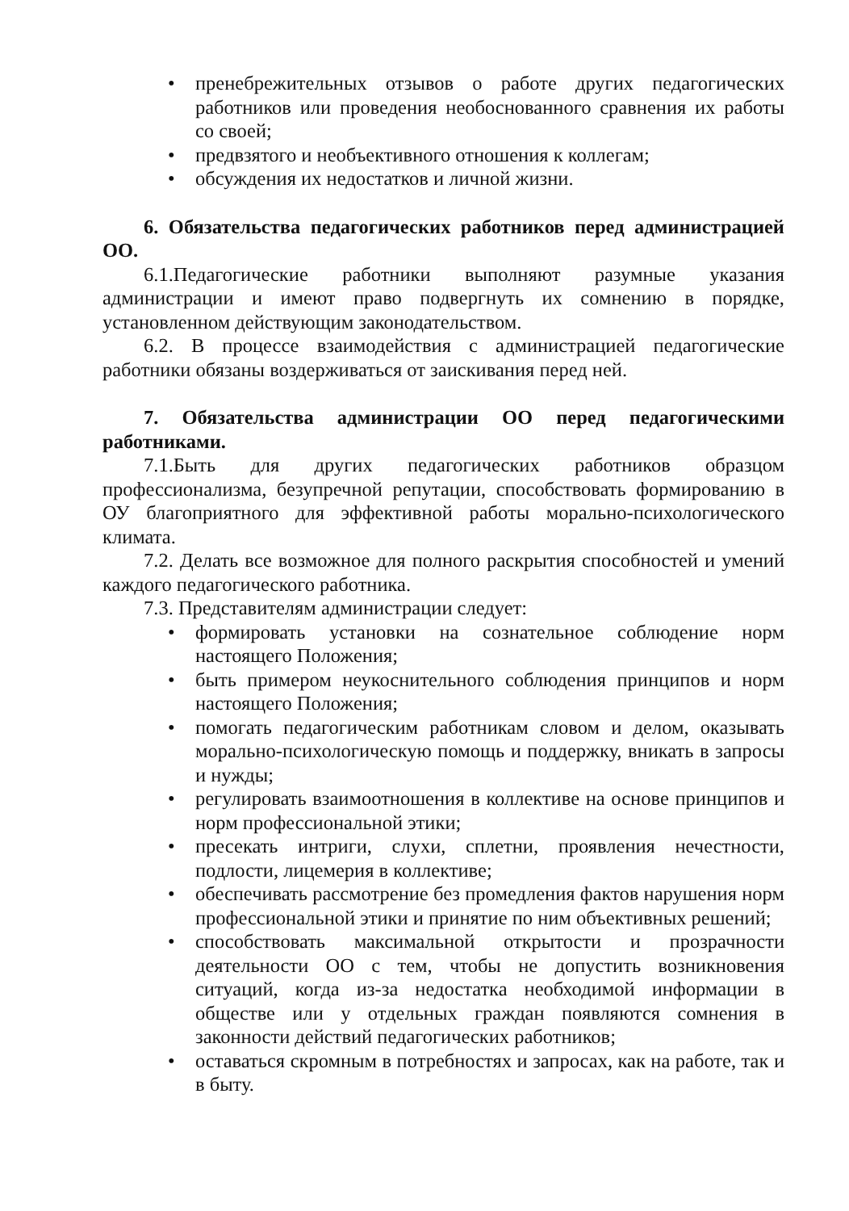• пренебрежительных отзывов о работе других педагогических работников или проведения необоснованного сравнения их работы со своей;
• предвзятого и необъективного отношения к коллегам;
• обсуждения их недостатков и личной жизни.
6. Обязательства педагогических работников перед администрацией ОО.
6.1.Педагогические работники выполняют разумные указания администрации и имеют право подвергнуть их сомнению в порядке, установленном действующим законодательством.
6.2. В процессе взаимодействия с администрацией педагогические работники обязаны воздерживаться от заискивания перед ней.
7. Обязательства администрации ОО перед педагогическими работниками.
7.1.Быть для других педагогических работников образцом профессионализма, безупречной репутации, способствовать формированию в ОУ благоприятного для эффективной работы морально-психологического климата.
7.2. Делать все возможное для полного раскрытия способностей и умений каждого педагогического работника.
7.3. Представителям администрации следует:
• формировать установки на сознательное соблюдение норм настоящего Положения;
• быть примером неукоснительного соблюдения принципов и норм настоящего Положения;
• помогать педагогическим работникам словом и делом, оказывать морально-психологическую помощь и поддержку, вникать в запросы и нужды;
• регулировать взаимоотношения в коллективе на основе принципов и норм профессиональной этики;
• пресекать интриги, слухи, сплетни, проявления нечестности, подлости, лицемерия в коллективе;
• обеспечивать рассмотрение без промедления фактов нарушения норм профессиональной этики и принятие по ним объективных решений;
• способствовать максимальной открытости и прозрачности деятельности ОО с тем, чтобы не допустить возникновения ситуаций, когда из-за недостатка необходимой информации в обществе или у отдельных граждан появляются сомнения в законности действий педагогических работников;
• оставаться скромным в потребностях и запросах, как на работе, так и в быту.